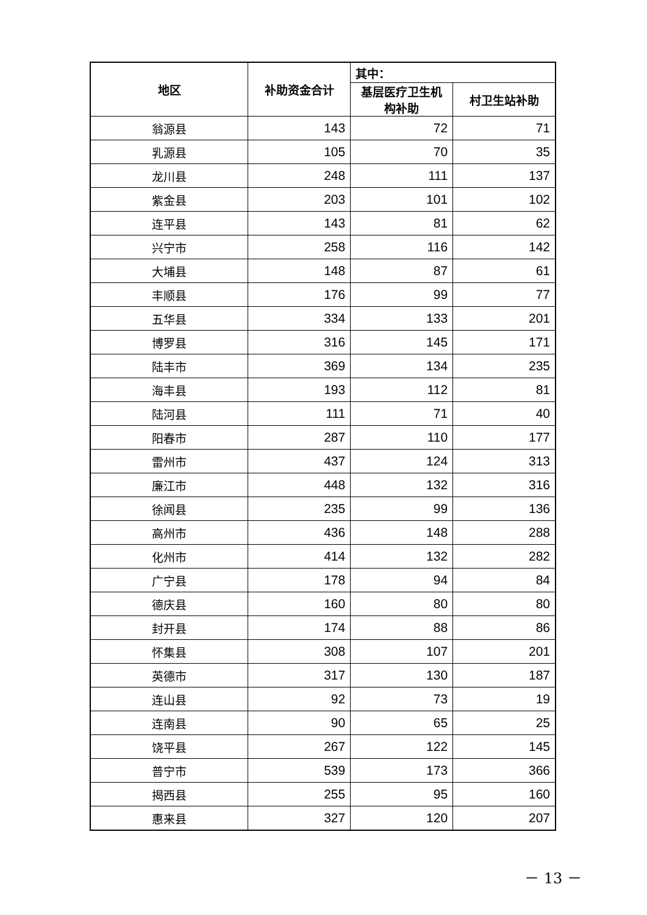| 地区 | 补助资金合计 | 其中： | |
| --- | --- | --- | --- |
| | | 基层医疗卫生机构补助 | 村卫生站补助 |
| 翁源县 | 143 | 72 | 71 |
| 乳源县 | 105 | 70 | 35 |
| 龙川县 | 248 | 111 | 137 |
| 紫金县 | 203 | 101 | 102 |
| 连平县 | 143 | 81 | 62 |
| 兴宁市 | 258 | 116 | 142 |
| 大埔县 | 148 | 87 | 61 |
| 丰顺县 | 176 | 99 | 77 |
| 五华县 | 334 | 133 | 201 |
| 博罗县 | 316 | 145 | 171 |
| 陆丰市 | 369 | 134 | 235 |
| 海丰县 | 193 | 112 | 81 |
| 陆河县 | 111 | 71 | 40 |
| 阳春市 | 287 | 110 | 177 |
| 雷州市 | 437 | 124 | 313 |
| 廉江市 | 448 | 132 | 316 |
| 徐闻县 | 235 | 99 | 136 |
| 高州市 | 436 | 148 | 288 |
| 化州市 | 414 | 132 | 282 |
| 广宁县 | 178 | 94 | 84 |
| 德庆县 | 160 | 80 | 80 |
| 封开县 | 174 | 88 | 86 |
| 怀集县 | 308 | 107 | 201 |
| 英德市 | 317 | 130 | 187 |
| 连山县 | 92 | 73 | 19 |
| 连南县 | 90 | 65 | 25 |
| 饶平县 | 267 | 122 | 145 |
| 普宁市 | 539 | 173 | 366 |
| 揭西县 | 255 | 95 | 160 |
| 惠来县 | 327 | 120 | 207 |
－ 13 －